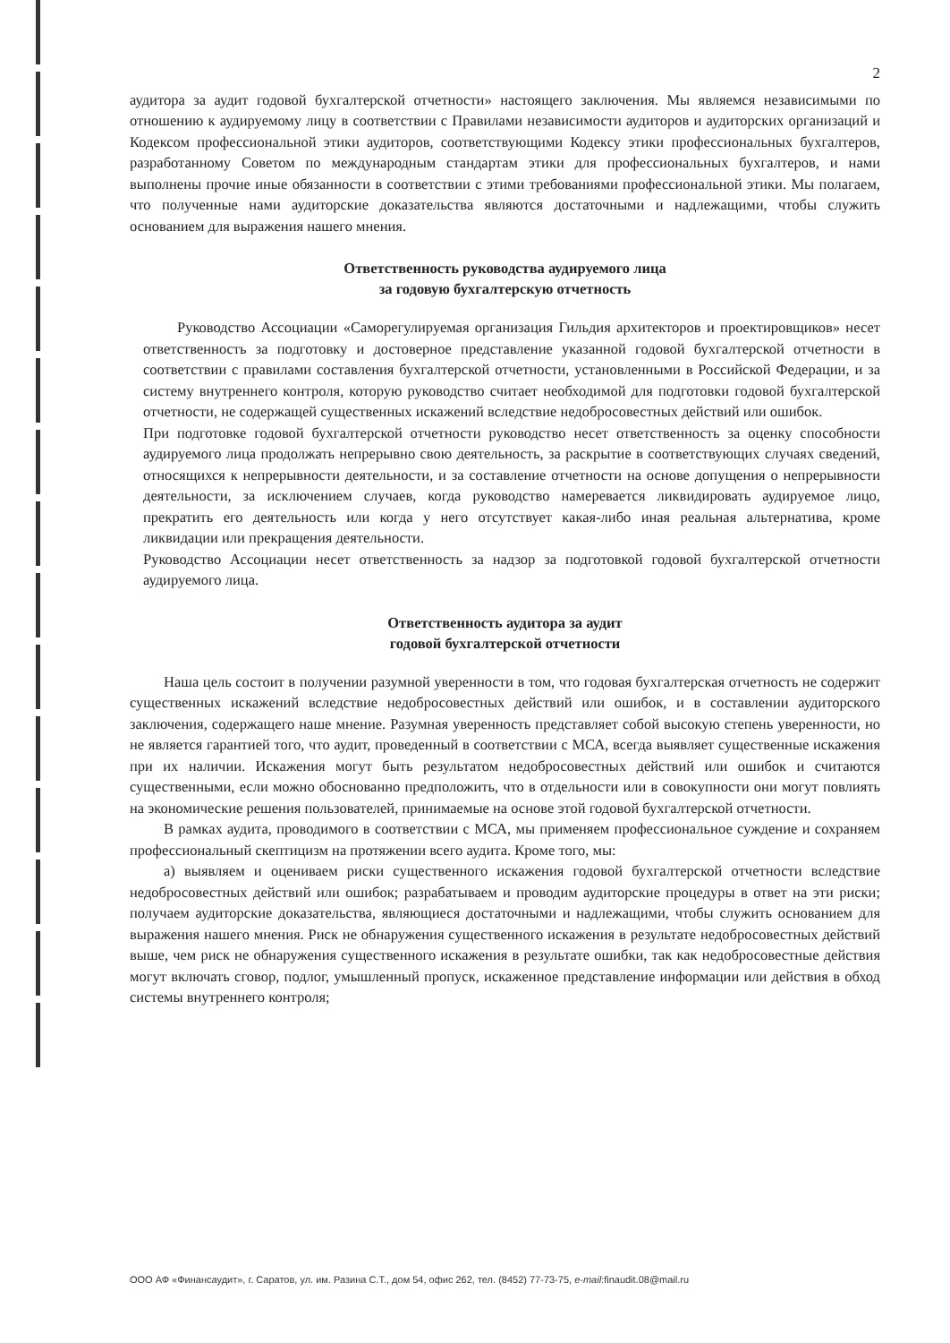2
аудитора за аудит годовой бухгалтерской отчетности» настоящего заключения. Мы являемся независимыми по отношению к аудируемому лицу в соответствии с Правилами независимости аудиторов и аудиторских организаций и Кодексом профессиональной этики аудиторов, соответствующими Кодексу этики профессиональных бухгалтеров, разработанному Советом по международным стандартам этики для профессиональных бухгалтеров, и нами выполнены прочие иные обязанности в соответствии с этими требованиями профессиональной этики. Мы полагаем, что полученные нами аудиторские доказательства являются достаточными и надлежащими, чтобы служить основанием для выражения нашего мнения.
Ответственность руководства аудируемого лица
за годовую бухгалтерскую отчетность
Руководство Ассоциации «Саморегулируемая организация Гильдия архитекторов и проектировщиков» несет ответственность за подготовку и достоверное представление указанной годовой бухгалтерской отчетности в соответствии с правилами составления бухгалтерской отчетности, установленными в Российской Федерации, и за систему внутреннего контроля, которую руководство считает необходимой для подготовки годовой бухгалтерской отчетности, не содержащей существенных искажений вследствие недобросовестных действий или ошибок.
При подготовке годовой бухгалтерской отчетности руководство несет ответственность за оценку способности аудируемого лица продолжать непрерывно свою деятельность, за раскрытие в соответствующих случаях сведений, относящихся к непрерывности деятельности, и за составление отчетности на основе допущения о непрерывности деятельности, за исключением случаев, когда руководство намеревается ликвидировать аудируемое лицо, прекратить его деятельность или когда у него отсутствует какая-либо иная реальная альтернатива, кроме ликвидации или прекращения деятельности.
Руководство Ассоциации несет ответственность за надзор за подготовкой годовой бухгалтерской отчетности аудируемого лица.
Ответственность аудитора за аудит
годовой бухгалтерской отчетности
Наша цель состоит в получении разумной уверенности в том, что годовая бухгалтерская отчетность не содержит существенных искажений вследствие недобросовестных действий или ошибок, и в составлении аудиторского заключения, содержащего наше мнение. Разумная уверенность представляет собой высокую степень уверенности, но не является гарантией того, что аудит, проведенный в соответствии с МСА, всегда выявляет существенные искажения при их наличии. Искажения могут быть результатом недобросовестных действий или ошибок и считаются существенными, если можно обоснованно предположить, что в отдельности или в совокупности они могут повлиять на экономические решения пользователей, принимаемые на основе этой годовой бухгалтерской отчетности.
В рамках аудита, проводимого в соответствии с МСА, мы применяем профессиональное суждение и сохраняем профессиональный скептицизм на протяжении всего аудита. Кроме того, мы:
а) выявляем и оцениваем риски существенного искажения годовой бухгалтерской отчетности вследствие недобросовестных действий или ошибок; разрабатываем и проводим аудиторские процедуры в ответ на эти риски; получаем аудиторские доказательства, являющиеся достаточными и надлежащими, чтобы служить основанием для выражения нашего мнения. Риск не обнаружения существенного искажения в результате недобросовестных действий выше, чем риск не обнаружения существенного искажения в результате ошибки, так как недобросовестные действия могут включать сговор, подлог, умышленный пропуск, искаженное представление информации или действия в обход системы внутреннего контроля;
ООО АФ «Финансаудит», г. Саратов, ул. им. Разина С.Т., дом 54, офис 262, тел. (8452) 77-73-75, e-mail:finaudit.08@mail.ru